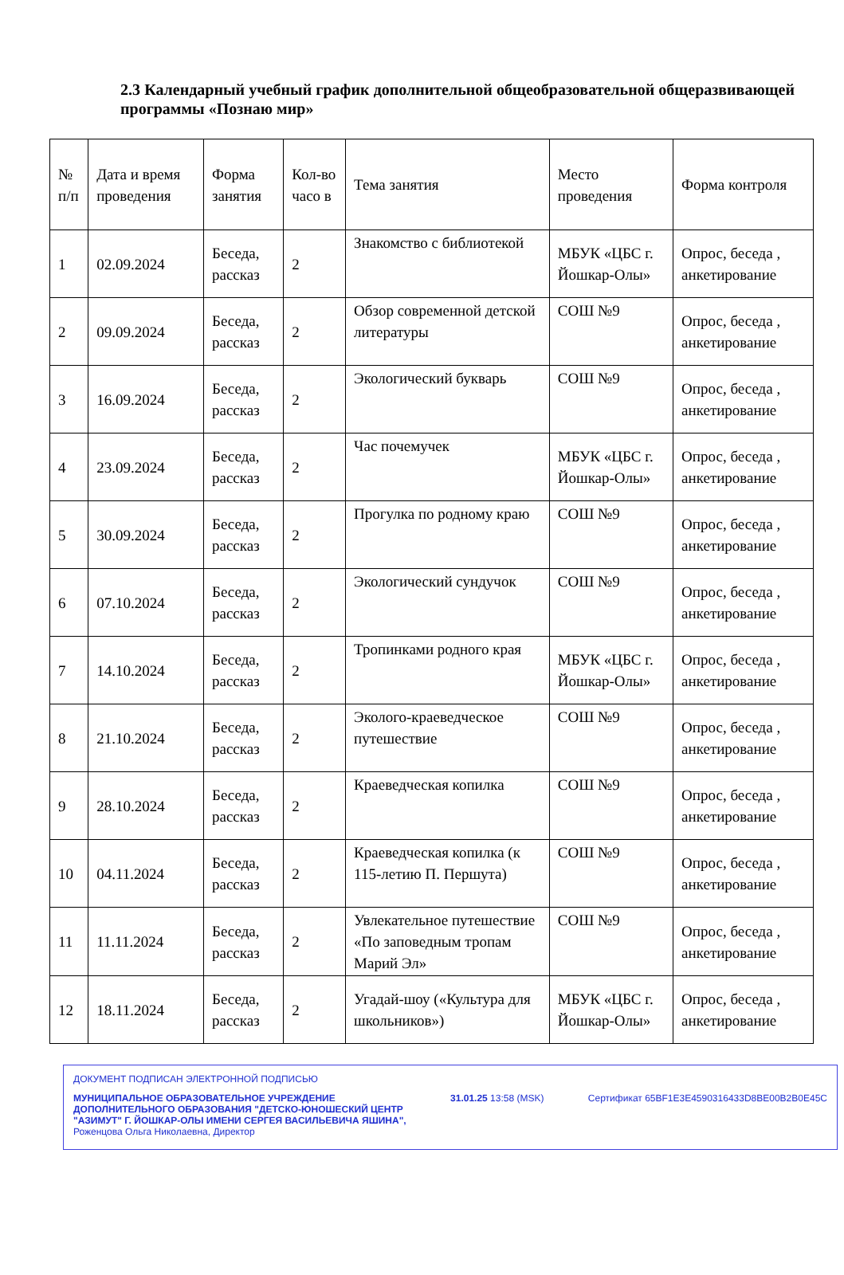2.3 Календарный учебный график дополнительной общеобразовательной общеразвивающей программы «Познаю мир»
| № п/п | Дата и время проведения | Форма занятия | Кол-во часо в | Тема занятия | Место проведения | Форма контроля |
| --- | --- | --- | --- | --- | --- | --- |
| 1 | 02.09.2024 | Беседа, рассказ | 2 | Знакомство с библиотекой | МБУК «ЦБС г. Йошкар-Олы» | Опрос, беседа , анкетирование |
| 2 | 09.09.2024 | Беседа, рассказ | 2 | Обзор современной детской литературы | СОШ №9 | Опрос, беседа , анкетирование |
| 3 | 16.09.2024 | Беседа, рассказ | 2 | Экологический букварь | СОШ №9 | Опрос, беседа , анкетирование |
| 4 | 23.09.2024 | Беседа, рассказ | 2 | Час почемучек | МБУК «ЦБС г. Йошкар-Олы» | Опрос, беседа , анкетирование |
| 5 | 30.09.2024 | Беседа, рассказ | 2 | Прогулка по родному краю | СОШ №9 | Опрос, беседа , анкетирование |
| 6 | 07.10.2024 | Беседа, рассказ | 2 | Экологический сундучок | СОШ №9 | Опрос, беседа , анкетирование |
| 7 | 14.10.2024 | Беседа, рассказ | 2 | Тропинками родного края | МБУК «ЦБС г. Йошкар-Олы» | Опрос, беседа , анкетирование |
| 8 | 21.10.2024 | Беседа, рассказ | 2 | Эколого-краеведческое путешествие | СОШ №9 | Опрос, беседа , анкетирование |
| 9 | 28.10.2024 | Беседа, рассказ | 2 | Краеведческая копилка | СОШ №9 | Опрос, беседа , анкетирование |
| 10 | 04.11.2024 | Беседа, рассказ | 2 | Краеведческая копилка (к 115-летию П. Першута) | СОШ №9 | Опрос, беседа , анкетирование |
| 11 | 11.11.2024 | Беседа, рассказ | 2 | Увлекательное путешествие «По заповедным тропам Марий Эл» | СОШ №9 | Опрос, беседа , анкетирование |
| 12 | 18.11.2024 | Беседа, рассказ | 2 | Угадай-шоу («Культура для школьников») | МБУК «ЦБС г. Йошкар-Олы» | Опрос, беседа , анкетирование |
ДОКУМЕНТ ПОДПИСАН ЭЛЕКТРОННОЙ ПОДПИСЬЮ
МУНИЦИПАЛЬНОЕ ОБРАЗОВАТЕЛЬНОЕ УЧРЕЖДЕНИЕ
ДОПОЛНИТЕЛЬНОГО ОБРАЗОВАНИЯ "ДЕТСКО-ЮНОШЕСКИЙ ЦЕНТР
"АЗИМУТ" Г. ЙОШКАР-ОЛЫ ИМЕНИ СЕРГЕЯ ВАСИЛЬЕВИЧА ЯШИНА",
Роженцова Ольга Николаевна, Директор
31.01.25 13:58 (MSK) Сертификат 65BF1E3E4590316433D8BE00B2B0E45C